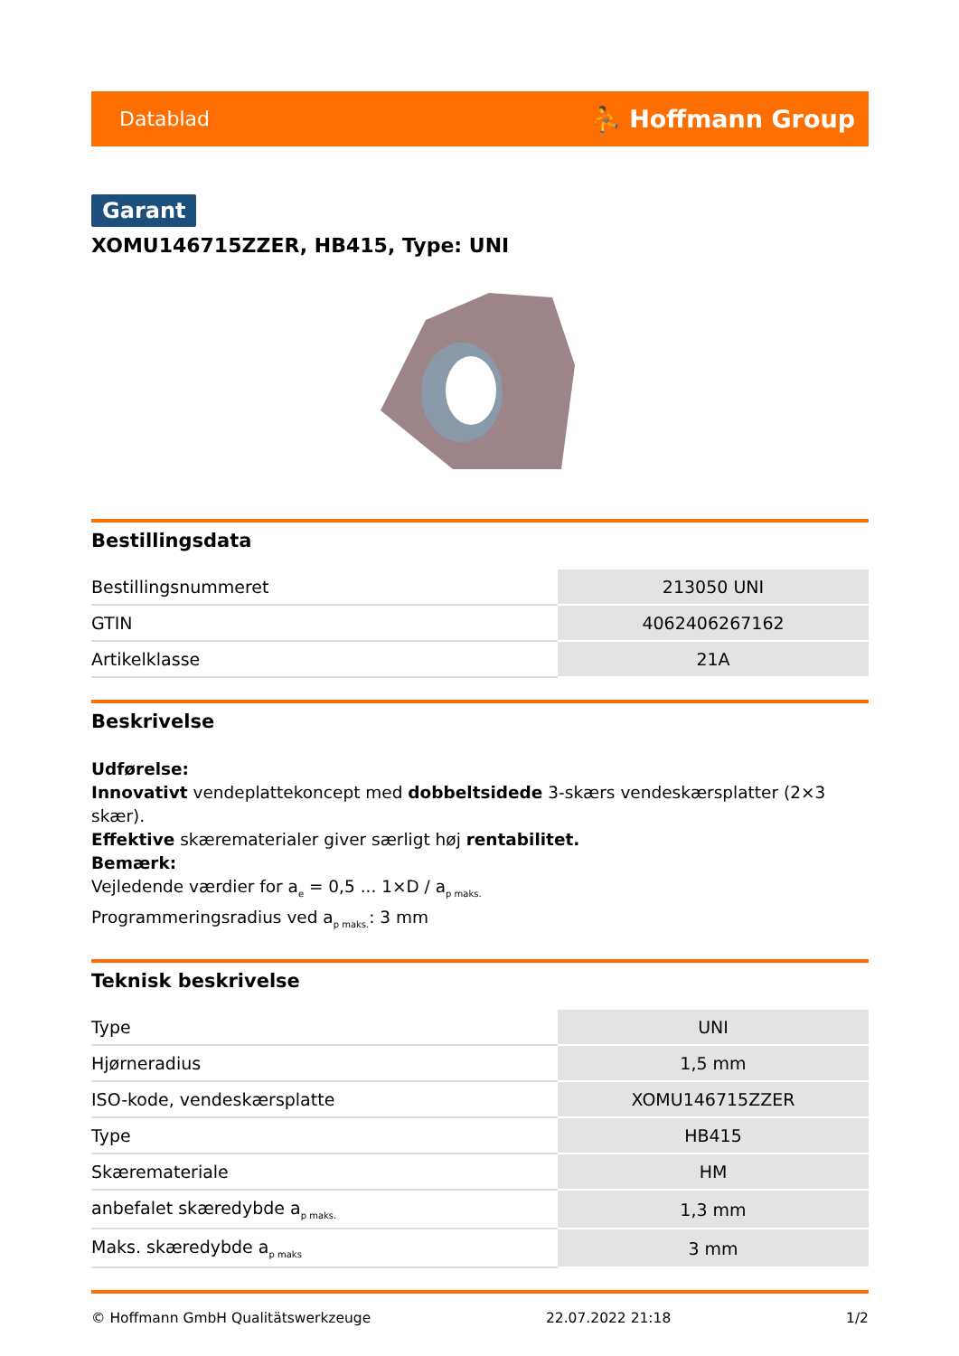Datablad ⛹ Hoffmann Group
Garant
XOMU146715ZZER, HB415, Type: UNI
Bestillingsdata
| Bestillingsnummeret | 213050 UNI |
| GTIN | 4062406267162 |
| Artikelklasse | 21A |
Beskrivelse
Udførelse:
Innovativt vendeplattekoncept med dobbeltsidede 3-skærs vendeskærsplatter (2×3 skær).
Effektive skærematerialer giver særligt høj rentabilitet.
Bemærk:
Vejledende værdier for a<sub>e</sub> = 0,5 ... 1×D / a<sub>p maks.</sub>
Programmeringsradius ved a<sub>p maks.</sub>: 3 mm
Teknisk beskrivelse
| Type | UNI |
| Hjørneradius | 1,5 mm |
| ISO-kode, vendeskærsplatte | XOMU146715ZZER |
| Type | HB415 |
| Skæremateriale | HM |
| anbefalet skæredybde a<sub>p maks.</sub> | 1,3 mm |
| Maks. skæredybde a<sub>p maks</sub> | 3 mm |
© Hoffmann GmbH Qualitätswerkzeuge 22.07.2022 21:18 1/2